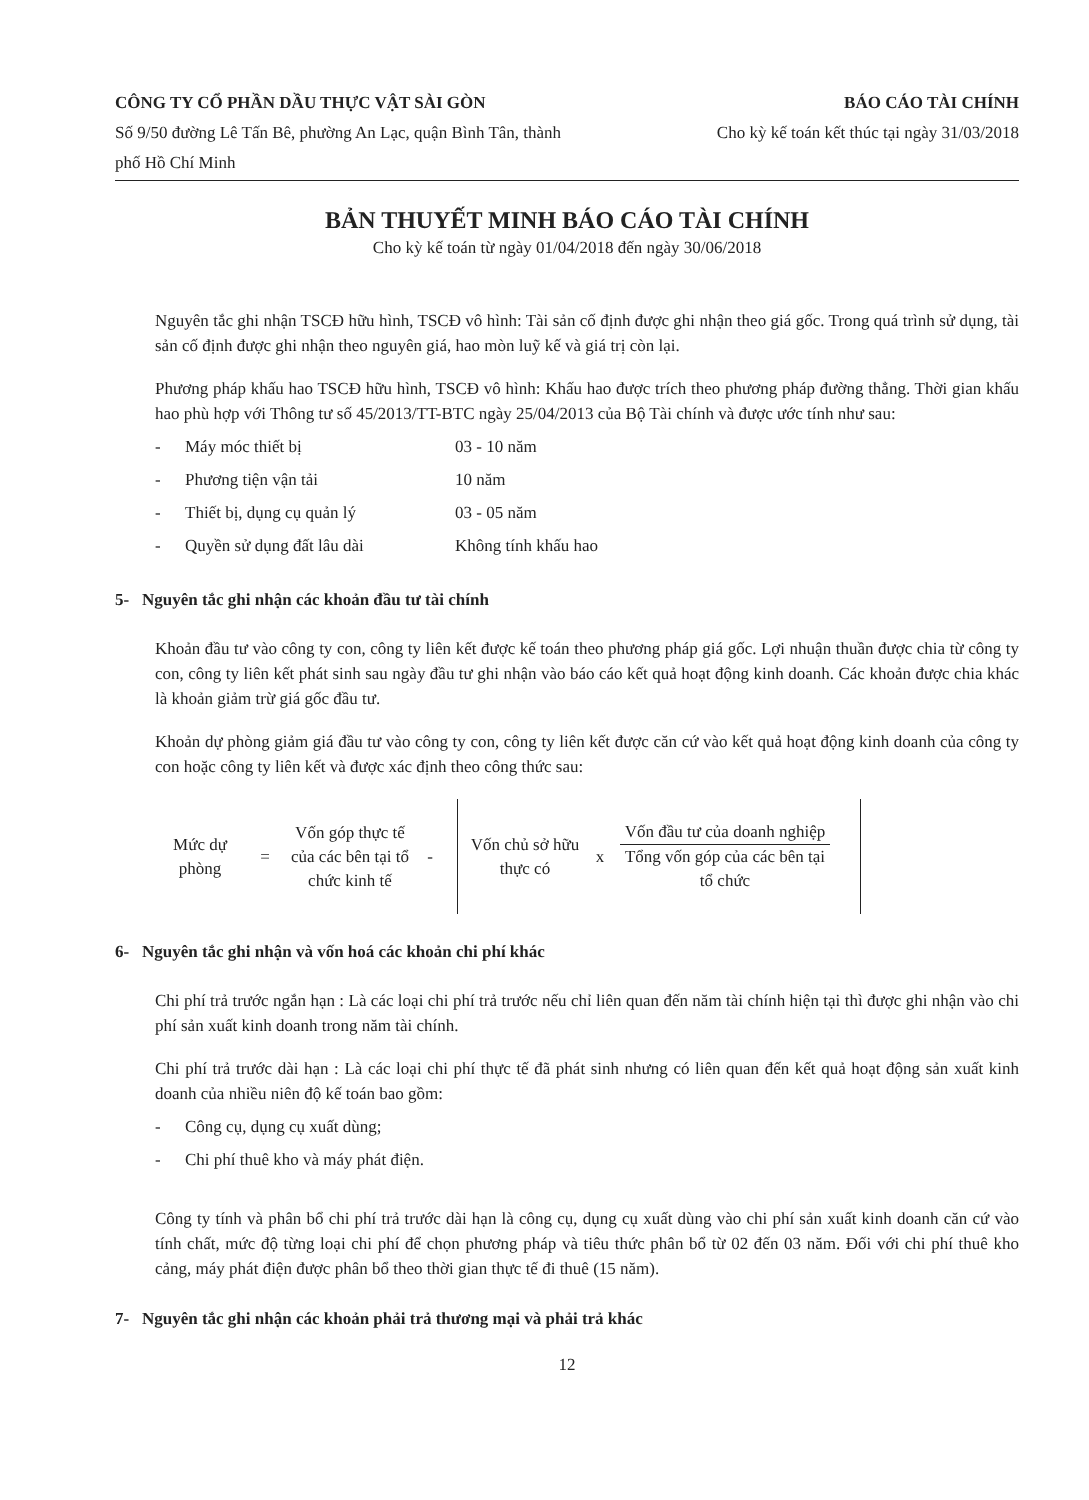CÔNG TY CỔ PHẦN DẦU THỰC VẬT SÀI GÒN
Số 9/50 đường Lê Tấn Bê, phường An Lạc, quận Bình Tân, thành phố Hồ Chí Minh
BÁO CÁO TÀI CHÍNH
Cho kỳ kế toán kết thúc tại ngày 31/03/2018
BẢN THUYẾT MINH BÁO CÁO TÀI CHÍNH
Cho kỳ kế toán từ ngày 01/04/2018 đến ngày 30/06/2018
Nguyên tắc ghi nhận TSCĐ hữu hình, TSCĐ vô hình: Tài sản cố định được ghi nhận theo giá gốc. Trong quá trình sử dụng, tài sản cố định được ghi nhận theo nguyên giá, hao mòn luỹ kế và giá trị còn lại.
Phương pháp khấu hao TSCĐ hữu hình, TSCĐ vô hình: Khấu hao được trích theo phương pháp đường thẳng. Thời gian khấu hao phù hợp với Thông tư số 45/2013/TT-BTC ngày 25/04/2013 của Bộ Tài chính và được ước tính như sau:
- Máy móc thiết bị 03 - 10 năm
- Phương tiện vận tải 10 năm
- Thiết bị, dụng cụ quản lý 03 - 05 năm
- Quyền sử dụng đất lâu dài Không tính khấu hao
5- Nguyên tắc ghi nhận các khoản đầu tư tài chính
Khoản đầu tư vào công ty con, công ty liên kết được kế toán theo phương pháp giá gốc. Lợi nhuận thuần được chia từ công ty con, công ty liên kết phát sinh sau ngày đầu tư ghi nhận vào báo cáo kết quả hoạt động kinh doanh. Các khoản được chia khác là khoản giảm trừ giá gốc đầu tư.
Khoản dự phòng giảm giá đầu tư vào công ty con, công ty liên kết được căn cứ vào kết quả hoạt động kinh doanh của công ty con hoặc công ty liên kết và được xác định theo công thức sau:
Mức dự phòng
=
Vốn góp thực tế của các bên tại tổ chức kinh tế
-
Vốn chủ sở hữu thực có
x
Vốn đầu tư của doanh nghiệp
Tổng vốn góp của các bên tại tổ chức
6- Nguyên tắc ghi nhận và vốn hoá các khoản chi phí khác
Chi phí trả trước ngắn hạn : Là các loại chi phí trả trước nếu chỉ liên quan đến năm tài chính hiện tại thì được ghi nhận vào chi phí sản xuất kinh doanh trong năm tài chính.
Chi phí trả trước dài hạn : Là các loại chi phí thực tế đã phát sinh nhưng có liên quan đến kết quả hoạt động sản xuất kinh doanh của nhiều niên độ kế toán bao gồm:
- Công cụ, dụng cụ xuất dùng;
- Chi phí thuê kho và máy phát điện.
Công ty tính và phân bổ chi phí trả trước dài hạn là công cụ, dụng cụ xuất dùng vào chi phí sản xuất kinh doanh căn cứ vào tính chất, mức độ từng loại chi phí để chọn phương pháp và tiêu thức phân bổ từ 02 đến 03 năm. Đối với chi phí thuê kho cảng, máy phát điện được phân bổ theo thời gian thực tế đi thuê (15 năm).
7- Nguyên tắc ghi nhận các khoản phải trả thương mại và phải trả khác
12